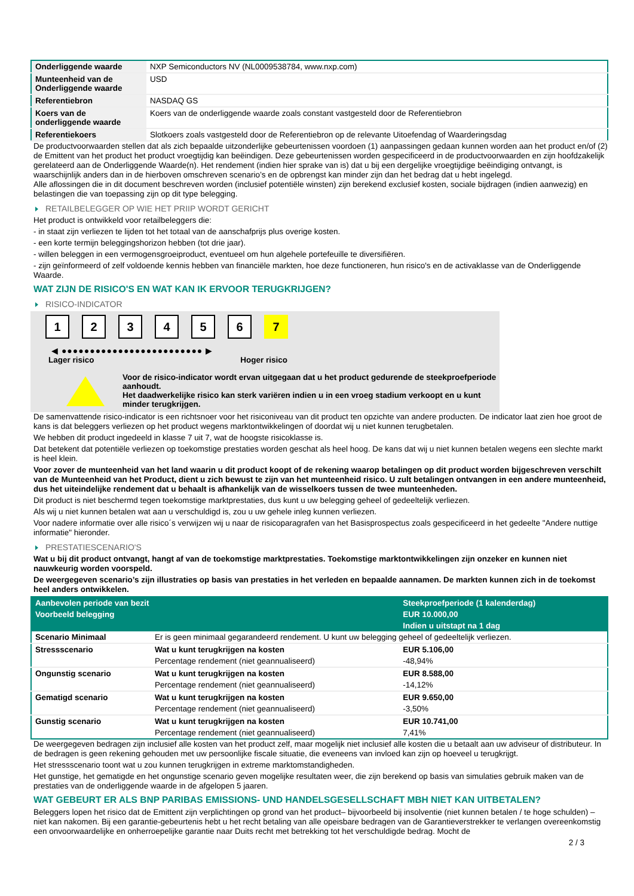| Onderliggende waarde | NXP Semiconductors NV (NL0009538784, www.nxp.com) |
| Munteenheid van de Onderliggende waarde | USD |
| Referentiebron | NASDAQ GS |
| Koers van de onderliggende waarde | Koers van de onderliggende waarde zoals constant vastgesteld door de Referentiebron |
| Referentiekoers | Slotkoers zoals vastgesteld door de Referentiebron op de relevante Uitoefendag of Waarderingsdag |
De productvoorwaarden stellen dat als zich bepaalde uitzonderlijke gebeurtenissen voordoen (1) aanpassingen gedaan kunnen worden aan het product en/of (2) de Emittent van het product het product vroegtijdig kan beëindigen. Deze gebeurtenissen worden gespecificeerd in de productvoorwaarden en zijn hoofdzakelijk gerelateerd aan de Onderliggende Waarde(n). Het rendement (indien hier sprake van is) dat u bij een dergelijke vroegtijdige beëindiging ontvangt, is waarschijnlijk anders dan in de hierboven omschreven scenario’s en de opbrengst kan minder zijn dan het bedrag dat u hebt ingelegd.
Alle aflossingen die in dit document beschreven worden (inclusief potentiële winsten) zijn berekend exclusief kosten, sociale bijdragen (indien aanwezig) en belastingen die van toepassing zijn op dit type belegging.
RETAILBELEGGER OP WIE HET PRIIP WORDT GERICHT
Het product is ontwikkeld voor retailbeleggers die:
- in staat zijn verliezen te lijden tot het totaal van de aanschafprijs plus overige kosten.
- een korte termijn beleggingshorizon hebben (tot drie jaar).
- willen beleggen in een vermogensgroeiproduct, eventueel om hun algehele portefeuille te diversifiëren.
- zijn geïnformeerd of zelf voldoende kennis hebben van financiële markten, hoe deze functioneren, hun risico's en de activaklasse van de Onderliggende Waarde.
WAT ZIJN DE RISICO'S EN WAT KAN IK ERVOOR TERUGKRIJGEN?
RISICO-INDICATOR
123456 7
◀ ●●●●●●●●●●●●●●●●●●●●●●●●● ▶
Lager risico Hoger risico
Voor de risico-indicator wordt ervan uitgegaan dat u het product gedurende de steekproefperiode aanhoudt.
Het daadwerkelijke risico kan sterk variëren indien u in een vroeg stadium verkoopt en u kunt minder terugkrijgen.
De samenvattende risico-indicator is een richtsnoer voor het risiconiveau van dit product ten opzichte van andere producten. De indicator laat zien hoe groot de kans is dat beleggers verliezen op het product wegens marktontwikkelingen of doordat wij u niet kunnen terugbetalen.
We hebben dit product ingedeeld in klasse 7 uit 7, wat de hoogste risicoklasse is.
Dat betekent dat potentiële verliezen op toekomstige prestaties worden geschat als heel hoog. De kans dat wij u niet kunnen betalen wegens een slechte markt is heel klein.
Voor zover de munteenheid van het land waarin u dit product koopt of de rekening waarop betalingen op dit product worden bijgeschreven verschilt van de Munteenheid van het Product, dient u zich bewust te zijn van het munteenheid risico. U zult betalingen ontvangen in een andere munteenheid, dus het uiteindelijke rendement dat u behaalt is afhankelijk van de wisselkoers tussen de twee munteenheden.
Dit product is niet beschermd tegen toekomstige marktprestaties, dus kunt u uw belegging geheel of gedeeltelijk verliezen.
Als wij u niet kunnen betalen wat aan u verschuldigd is, zou u uw gehele inleg kunnen verliezen.
Voor nadere informatie over alle risico´s verwijzen wij u naar de risicoparagrafen van het Basisprospectus zoals gespecificeerd in het gedeelte "Andere nuttige informatie" hieronder.
PRESTATIESCENARIO'S
Wat u bij dit product ontvangt, hangt af van de toekomstige marktprestaties. Toekomstige marktontwikkelingen zijn onzeker en kunnen niet nauwkeurig worden voorspeld.
De weergegeven scenario’s zijn illustraties op basis van prestaties in het verleden en bepaalde aannamen. De markten kunnen zich in de toekomst heel anders ontwikkelen.
| Aanbevolen periode van bezit | | Steekproefperiode (1 kalenderdag) |
| Voorbeeld belegging | | EUR 10.000,00 |
| | | Indien u uitstapt na 1 dag |
| Scenario Minimaal | Er is geen minimaal gegarandeerd rendement. U kunt uw belegging geheel of gedeeltelijk verliezen. | |
| Stressscenario | Wat u kunt terugkrijgen na kosten | EUR 5.106,00 |
| | Percentage rendement (niet geannualiseerd) | -48,94% |
| Ongunstig scenario | Wat u kunt terugkrijgen na kosten | EUR 8.588,00 |
| | Percentage rendement (niet geannualiseerd) | -14,12% |
| Gematigd scenario | Wat u kunt terugkrijgen na kosten | EUR 9.650,00 |
| | Percentage rendement (niet geannualiseerd) | -3,50% |
| Gunstig scenario | Wat u kunt terugkrijgen na kosten | EUR 10.741,00 |
| | Percentage rendement (niet geannualiseerd) | 7,41% |
De weergegeven bedragen zijn inclusief alle kosten van het product zelf, maar mogelijk niet inclusief alle kosten die u betaalt aan uw adviseur of distributeur. In de bedragen is geen rekening gehouden met uw persoonlijke fiscale situatie, die eveneens van invloed kan zijn op hoeveel u terugkrijgt.
Het stressscenario toont wat u zou kunnen terugkrijgen in extreme marktomstandigheden.
Het gunstige, het gematigde en het ongunstige scenario geven mogelijke resultaten weer, die zijn berekend op basis van simulaties gebruik maken van de prestaties van de onderliggende waarde in de afgelopen 5 jaaren.
WAT GEBEURT ER ALS BNP PARIBAS EMISSIONS- UND HANDELSGESELLSCHAFT MBH NIET KAN UITBETALEN?
Beleggers lopen het risico dat de Emittent zijn verplichtingen op grond van het product– bijvoorbeeld bij insolventie (niet kunnen betalen / te hoge schulden) – niet kan nakomen. Bij een garantie-gebeurtenis hebt u het recht betaling van alle opeisbare bedragen van de Garantieverstrekker te verlangen overeenkomstig een onvoorwaardelijke en onherroepelijke garantie naar Duits recht met betrekking tot het verschuldigde bedrag. Mocht de
2 / 3